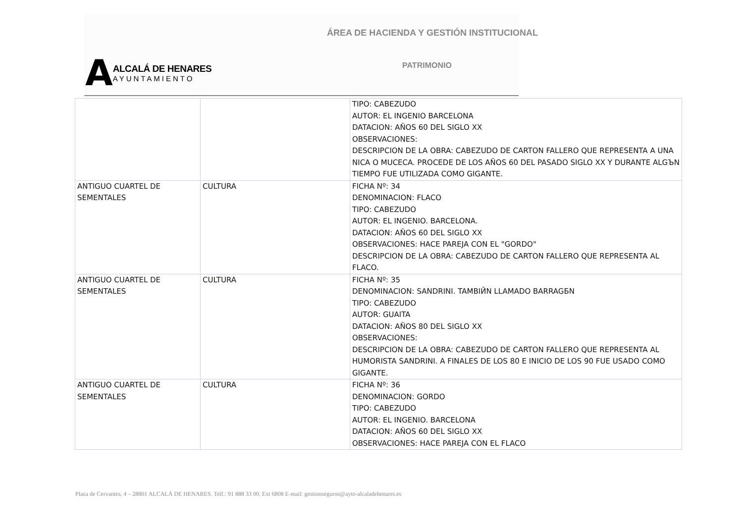ÁREA DE HACIENDA Y GESTIÓN INSTITUCIONAL
A
ALCALÁ DE HENARES
AYUNTAMIENTO
PATRIMONIO
| | | TIPO: CABEZUDO AUTOR: EL INGENIO BARCELONA DATACION: AÑOS 60 DEL SIGLO XX OBSERVACIONES: DESCRIPCION DE LA OBRA: CABEZUDO DE CARTON FALLERO QUE REPRESENTA A UNA NICA O MUCECA. PROCEDE DE LOS AÑOS 60 DEL PASADO SIGLO XX Y DURANTE ALGЪN TIEMPO FUE UTILIZADA COMO GIGANTE. |
| ANTIGUO CUARTEL DE SEMENTALES | CULTURA | FICHA Nº: 34 DENOMINACION: FLACO TIPO: CABEZUDO AUTOR: EL INGENIO. BARCELONA. DATACION: AÑOS 60 DEL SIGLO XX OBSERVACIONES: HACE PAREJA CON EL "GORDO" DESCRIPCION DE LA OBRA: CABEZUDO DE CARTON FALLERO QUE REPRESENTA AL FLACO. |
| ANTIGUO CUARTEL DE SEMENTALES | CULTURA | FICHA Nº: 35 DENOMINACION: SANDRINI. TAMBIЙN LLAMADO BARRAGБN TIPO: CABEZUDO AUTOR: GUAITA DATACION: AÑOS 80 DEL SIGLO XX OBSERVACIONES: DESCRIPCION DE LA OBRA: CABEZUDO DE CARTON FALLERO QUE REPRESENTA AL HUMORISTA SANDRINI. A FINALES DE LOS 80 E INICIO DE LOS 90 FUE USADO COMO GIGANTE. |
| ANTIGUO CUARTEL DE SEMENTALES | CULTURA | FICHA Nº: 36 DENOMINACION: GORDO TIPO: CABEZUDO AUTOR: EL INGENIO. BARCELONA DATACION: AÑOS 60 DEL SIGLO XX OBSERVACIONES: HACE PAREJA CON EL FLACO |
Plaza de Cervantes, 4 – 28801 ALCALÁ DE HENARES. Telf.: 91 888 33 00. Ext 6808 E-mail: gestionseguros@ayto-alcaladehenares.es